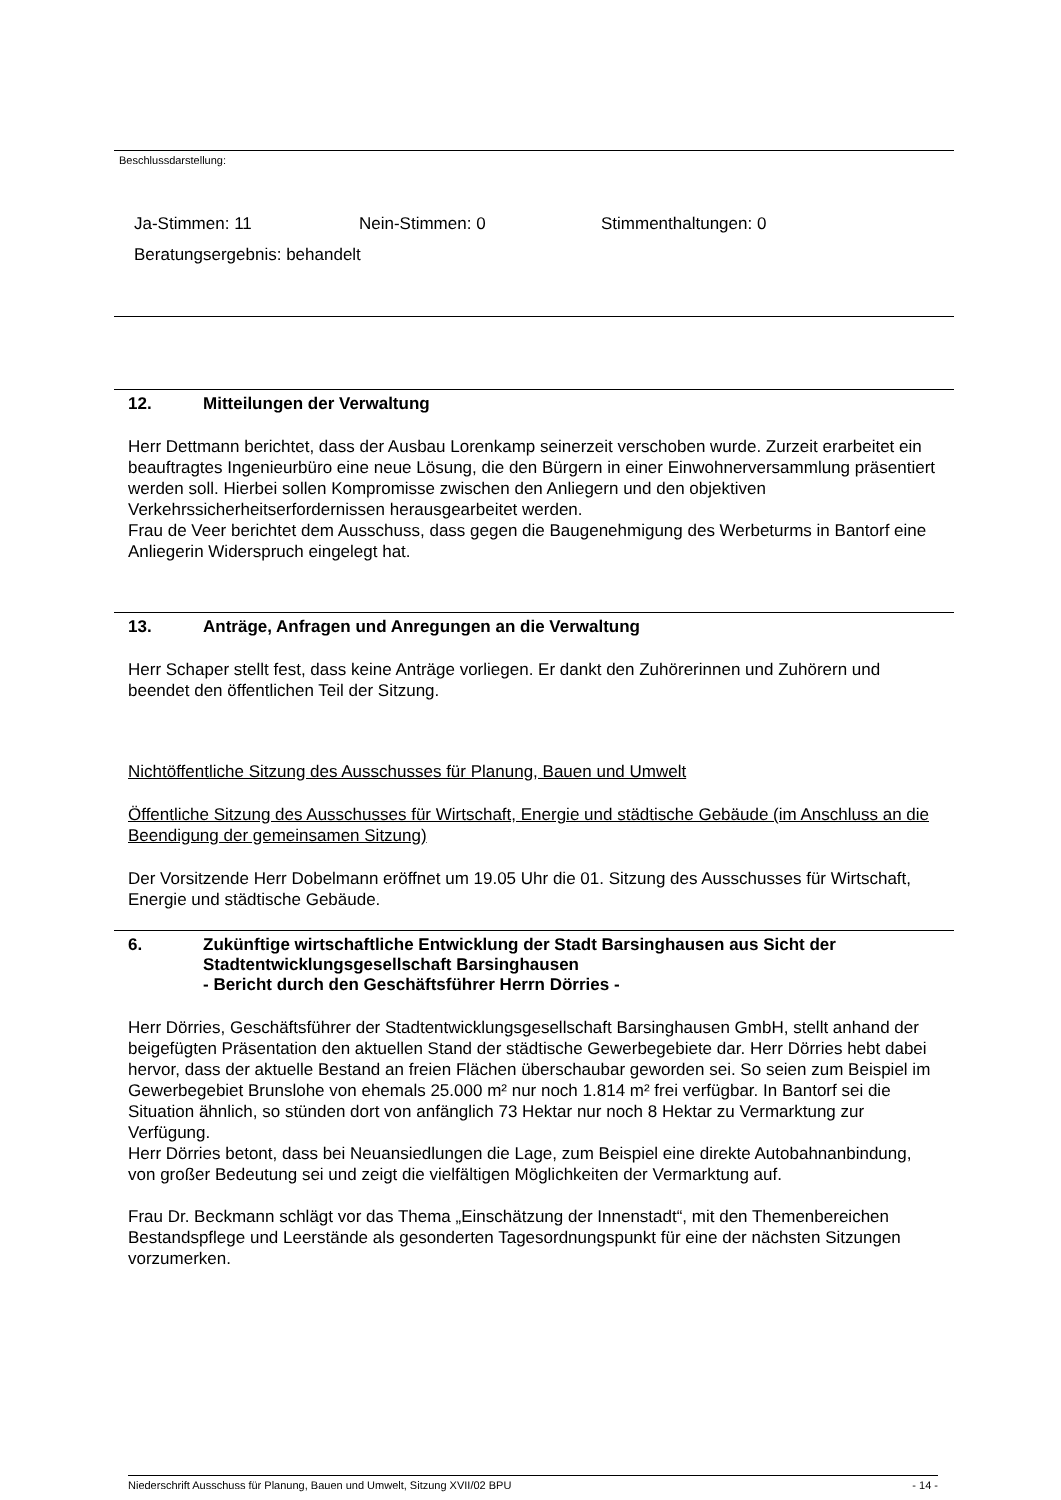Beschlussdarstellung:
Ja-Stimmen: 11 Nein-Stimmen: 0 Stimmenthaltungen: 0
Beratungsergebnis: behandelt
12. Mitteilungen der Verwaltung
Herr Dettmann berichtet, dass der Ausbau Lorenkamp seinerzeit verschoben wurde. Zurzeit erarbeitet ein beauftragtes Ingenieurbüro eine neue Lösung, die den Bürgern in einer Einwohnerversammlung präsentiert werden soll. Hierbei sollen Kompromisse zwischen den Anliegern und den objektiven Verkehrssicherheitserfordernissen herausgearbeitet werden.
Frau de Veer berichtet dem Ausschuss, dass gegen die Baugenehmigung des Werbeturms in Bantorf eine Anliegerin Widerspruch eingelegt hat.
13. Anträge, Anfragen und Anregungen an die Verwaltung
Herr Schaper stellt fest, dass keine Anträge vorliegen. Er dankt den Zuhörerinnen und Zuhörern und beendet den öffentlichen Teil der Sitzung.
Nichtöffentliche Sitzung des Ausschusses für Planung, Bauen und Umwelt
Öffentliche Sitzung des Ausschusses für Wirtschaft, Energie und städtische Gebäude (im Anschluss an die Beendigung der gemeinsamen Sitzung)
Der Vorsitzende Herr Dobelmann eröffnet um 19.05 Uhr die 01. Sitzung des Ausschusses für Wirtschaft, Energie und städtische Gebäude.
6. Zukünftige wirtschaftliche Entwicklung der Stadt Barsinghausen aus Sicht der Stadtentwicklungsgesellschaft Barsinghausen
- Bericht durch den Geschäftsführer Herrn Dörries -
Herr Dörries, Geschäftsführer der Stadtentwicklungsgesellschaft Barsinghausen GmbH, stellt anhand der beigefügten Präsentation den aktuellen Stand der städtische Gewerbegebiete dar. Herr Dörries hebt dabei hervor, dass der aktuelle Bestand an freien Flächen überschaubar geworden sei. So seien zum Beispiel im Gewerbegebiet Brunslohe von ehemals 25.000 m² nur noch 1.814 m² frei verfügbar. In Bantorf sei die Situation ähnlich, so stünden dort von anfänglich 73 Hektar nur noch 8 Hektar zu Vermarktung zur Verfügung.
Herr Dörries betont, dass bei Neuansiedlungen die Lage, zum Beispiel eine direkte Autobahnanbindung, von großer Bedeutung sei und zeigt die vielfältigen Möglichkeiten der Vermarktung auf.
Frau Dr. Beckmann schlägt vor das Thema „Einschätzung der Innenstadt“, mit den Themenbereichen Bestandspflege und Leerstände als gesonderten Tagesordnungspunkt für eine der nächsten Sitzungen vorzumerken.
Niederschrift Ausschuss für Planung, Bauen und Umwelt, Sitzung XVII/02 BPU - 14 -